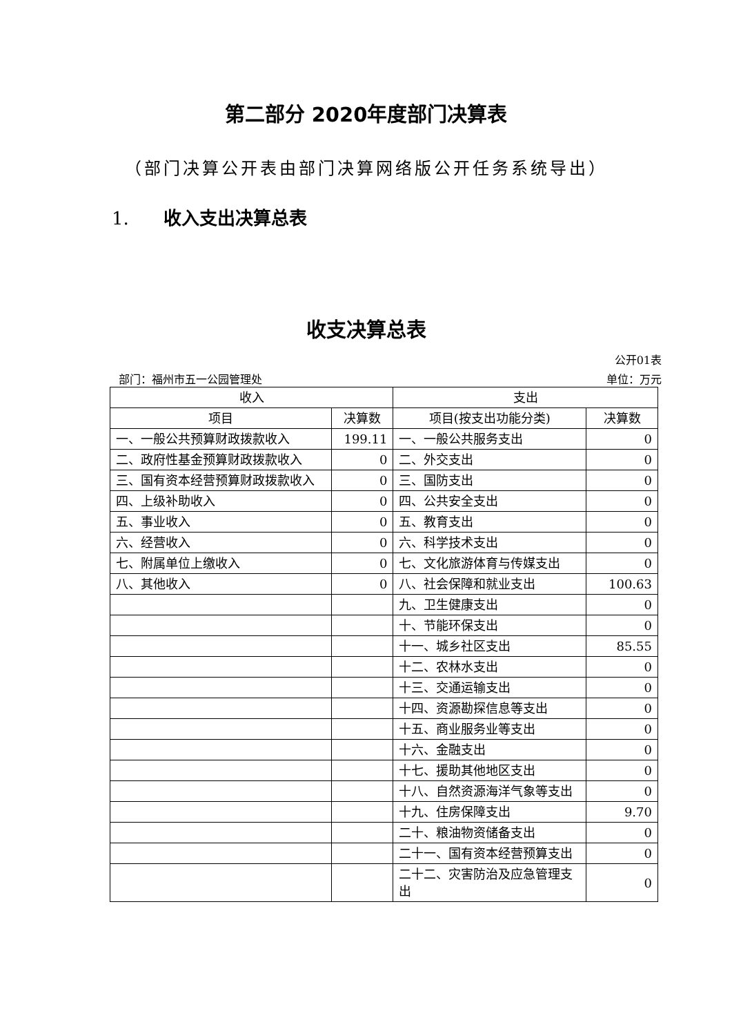第二部分 2020年度部门决算表
（部门决算公开表由部门决算网络版公开任务系统导出）
1. 收入支出决算总表
收支决算总表
公开01表
部门：福州市五一公园管理处 单位：万元
| 收入 | | 支出 | |
| --- | --- | --- | --- |
| 项目 | 决算数 | 项目(按支出功能分类) | 决算数 |
| 一、一般公共预算财政拨款收入 | 199.11 | 一、一般公共服务支出 | 0 |
| 二、政府性基金预算财政拨款收入 | 0 | 二、外交支出 | 0 |
| 三、国有资本经营预算财政拨款收入 | 0 | 三、国防支出 | 0 |
| 四、上级补助收入 | 0 | 四、公共安全支出 | 0 |
| 五、事业收入 | 0 | 五、教育支出 | 0 |
| 六、经营收入 | 0 | 六、科学技术支出 | 0 |
| 七、附属单位上缴收入 | 0 | 七、文化旅游体育与传媒支出 | 0 |
| 八、其他收入 | 0 | 八、社会保障和就业支出 | 100.63 |
| | | 九、卫生健康支出 | 0 |
| | | 十、节能环保支出 | 0 |
| | | 十一、城乡社区支出 | 85.55 |
| | | 十二、农林水支出 | 0 |
| | | 十三、交通运输支出 | 0 |
| | | 十四、资源勘探信息等支出 | 0 |
| | | 十五、商业服务业等支出 | 0 |
| | | 十六、金融支出 | 0 |
| | | 十七、援助其他地区支出 | 0 |
| | | 十八、自然资源海洋气象等支出 | 0 |
| | | 十九、住房保障支出 | 9.70 |
| | | 二十、粮油物资储备支出 | 0 |
| | | 二十一、国有资本经营预算支出 | 0 |
| | | 二十二、灾害防治及应急管理支出 | 0 |